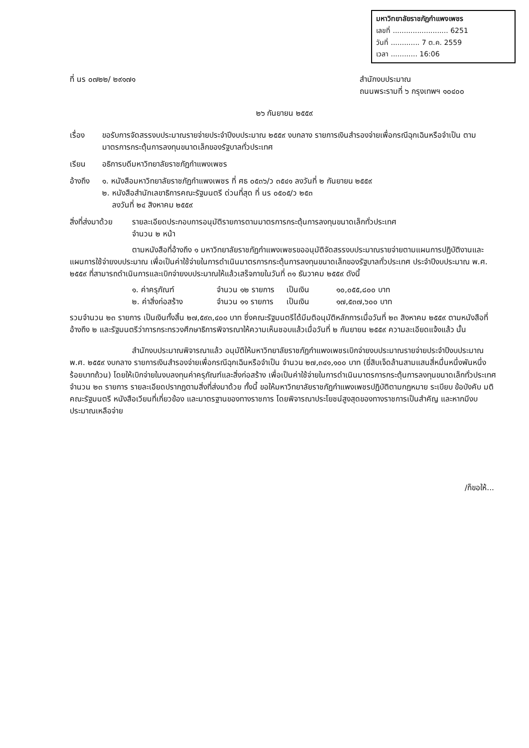มหาวิทยาลัยราชภัฏกำแพงเพชร
เลขที่ ......................... 6251
วันที่ ............. 7 ต.ค. 2559
เวลา ............ 16:06
ที่ นร ๐๗๒๒/ ๒๙๑๗๑ สำนักงบประมาณ
ถนนพระรามที่ ๖ กรุงเทพฯ ๑๐๔๐๐
๒๖ กันยายน ๒๕๕๙
เรื่อง ขอรับการจัดสรรงบประมาณรายจ่ายประจำปีงบประมาณ ๒๕๕๙ งบกลาง รายการเงินสำรองจ่ายเพื่อกรณีฉุกเฉินหรือจำเป็น ตามมาตรการกระตุ้นการลงทุนขนาดเล็กของรัฐบาลทั่วประเทศ
เรียน อธิการบดีมหาวิทยาลัยราชภัฏกำแพงเพชร
อ้างถึง
๑. หนังสือมหาวิทยาลัยราชภัฏกำแพงเพชร ที่ ศธ ๐๕๓๖/ว ๓๕๔๑ ลงวันที่ ๒ กันยายน ๒๕๕๙
๒. หนังสือสำนักเลขาธิการคณะรัฐมนตรี ด่วนที่สุด ที่ นร ๐๕๐๕/ว ๒๕๓
ลงวันที่ ๒๔ สิงหาคม ๒๕๕๙
สิ่งที่ส่งมาด้วย
รายละเอียดประกอบการอนุมัติรายการตามมาตรการกระตุ้นการลงทุนขนาดเล็กทั่วประเทศ
จำนวน ๒ หน้า
ตามหนังสือที่อ้างถึง ๑ มหาวิทยาลัยราชภัฏกำแพงเพชรขออนุมัติจัดสรรงบประมาณรายจ่ายตามแผนการปฏิบัติงานและแผนการใช้จ่ายงบประมาณ เพื่อเป็นค่าใช้จ่ายในการดำเนินมาตรการกระตุ้นการลงทุนขนาดเล็กของรัฐบาลทั่วประเทศ ประจำปีงบประมาณ พ.ศ. ๒๕๕๙ ที่สามารถดำเนินการและเบิกจ่ายงบประมาณให้แล้วเสร็จภายในวันที่ ๓๑ ธันวาคม ๒๕๕๙ ดังนี้
๑. ค่าครุภัณฑ์ จำนวน ๑๒ รายการ เป็นเงิน ๑๐,๐๕๕,๘๐๐ บาท ๒. ค่าสิ่งก่อสร้าง จำนวน ๑๑ รายการ เป็นเงิน ๑๗,๕๓๗,๖๐๐ บาท
รวมจำนวน ๒๓ รายการ เป็นเงินทั้งสิ้น ๒๗,๕๙๓,๔๐๐ บาท ซึ่งคณะรัฐมนตรีได้มีมติอนุมัติหลักการเมื่อวันที่ ๒๓ สิงหาคม ๒๕๕๙ ตามหนังสือที่อ้างถึง ๒ และรัฐมนตรีว่าการกระทรวงศึกษาธิการพิจารณาให้ความเห็นชอบแล้วเมื่อวันที่ ๒ กันยายน ๒๕๕๙ ความละเอียดแจ้งแล้ว นั้น
สำนักงบประมาณพิจารณาแล้ว อนุมัติให้มหาวิทยาลัยราชภัฏกำแพงเพชรเบิกจ่ายงบประมาณรายจ่ายประจำปีงบประมาณ พ.ศ. ๒๕๕๙ งบกลาง รายการเงินสำรองจ่ายเพื่อกรณีฉุกเฉินหรือจำเป็น จำนวน ๒๗,๓๔๑,๑๐๐ บาท (ยี่สิบเจ็ดล้านสามแสนสี่หมื่นหนึ่งพันหนึ่งร้อยบาทถ้วน) โดยให้เบิกจ่ายในงบลงทุนค่าครุภัณฑ์และสิ่งก่อสร้าง เพื่อเป็นค่าใช้จ่ายในการดำเนินมาตรการกระตุ้นการลงทุนขนาดเล็กทั่วประเทศ จำนวน ๒๓ รายการ รายละเอียดปรากฏตามสิ่งที่ส่งมาด้วย ทั้งนี้ ขอให้มหาวิทยาลัยราชภัฏกำแพงเพชรปฏิบัติตามกฎหมาย ระเบียบ ข้อบังคับ มติคณะรัฐมนตรี หนังสือเวียนที่เกี่ยวข้อง และมาตรฐานของทางราชการ โดยพิจารณาประโยชน์สูงสุดของทางราชการเป็นสำคัญ และหากมีงบประมาณเหลือจ่าย
/ก็ขอให้...